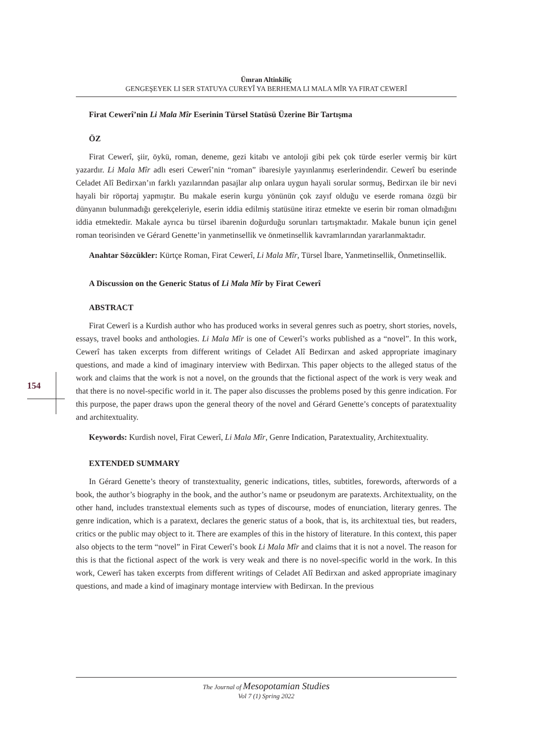154
Ümran Altinkiliç
GENGEŞEYEK LI SER STATUYA CUREYÎ YA BERHEMA LI MALA MÎR YA FIRAT CEWERÎ
Firat Cewerî’nin Li Mala Mîr Eserinin Türsel Statüsü Üzerine Bir Tartışma
ÖZ
Firat Cewerî, şiir, öykü, roman, deneme, gezi kitabı ve antoloji gibi pek çok türde eserler vermiş bir kürt yazardır. Li Mala Mîr adlı eseri Cewerî’nin “roman” ibaresiyle yayınlanmış eserlerindendir. Cewerî bu eserinde Celadet Alî Bedirxan’ın farklı yazılarından pasajlar alıp onlara uygun hayali sorular sormuş, Bedirxan ile bir nevi hayali bir röportaj yapmıştır. Bu makale eserin kurgu yönünün çok zayıf olduğu ve eserde romana özgü bir dünyanın bulunmadığı gerekçeleriyle, eserin iddia edilmiş statüsüne itiraz etmekte ve eserin bir roman olmadığını iddia etmektedir. Makale ayrıca bu türsel ibarenin doğurduğu sorunları tartışmaktadır. Makale bunun için genel roman teorisinden ve Gérard Genette’in yanmetinsellik ve önmetinsellik kavramlarından yararlanmaktadır.
Anahtar Sözcükler: Kürtçe Roman, Firat Cewerî, Li Mala Mîr, Türsel İbare, Yanmetinsellik, Önmetinsellik.
A Discussion on the Generic Status of Li Mala Mîr by Firat Cewerî
ABSTRACT
Firat Cewerî is a Kurdish author who has produced works in several genres such as poetry, short stories, novels, essays, travel books and anthologies. Li Mala Mîr is one of Cewerî’s works published as a “novel”. In this work, Cewerî has taken excerpts from different writings of Celadet Alî Bedirxan and asked appropriate imaginary questions, and made a kind of imaginary interview with Bedirxan. This paper objects to the alleged status of the work and claims that the work is not a novel, on the grounds that the fictional aspect of the work is very weak and that there is no novel-specific world in it. The paper also discusses the problems posed by this genre indication. For this purpose, the paper draws upon the general theory of the novel and Gérard Genette’s concepts of paratextuality and architextuality.
Keywords: Kurdish novel, Firat Cewerî, Li Mala Mîr, Genre Indication, Paratextuality, Architextuality.
EXTENDED SUMMARY
In Gérard Genette’s theory of transtextuality, generic indications, titles, subtitles, forewords, afterwords of a book, the author’s biography in the book, and the author’s name or pseudonym are paratexts. Architextuality, on the other hand, includes transtextual elements such as types of discourse, modes of enunciation, literary genres. The genre indication, which is a paratext, declares the generic status of a book, that is, its architextual ties, but readers, critics or the public may object to it. There are examples of this in the history of literature. In this context, this paper also objects to the term “novel” in Firat Cewerî’s book Li Mala Mîr and claims that it is not a novel. The reason for this is that the fictional aspect of the work is very weak and there is no novel-specific world in the work. In this work, Cewerî has taken excerpts from different writings of Celadet Alî Bedirxan and asked appropriate imaginary questions, and made a kind of imaginary montage interview with Bedirxan. In the previous
The Journal of Mesopotamian Studies
Vol 7 (1) Spring 2022